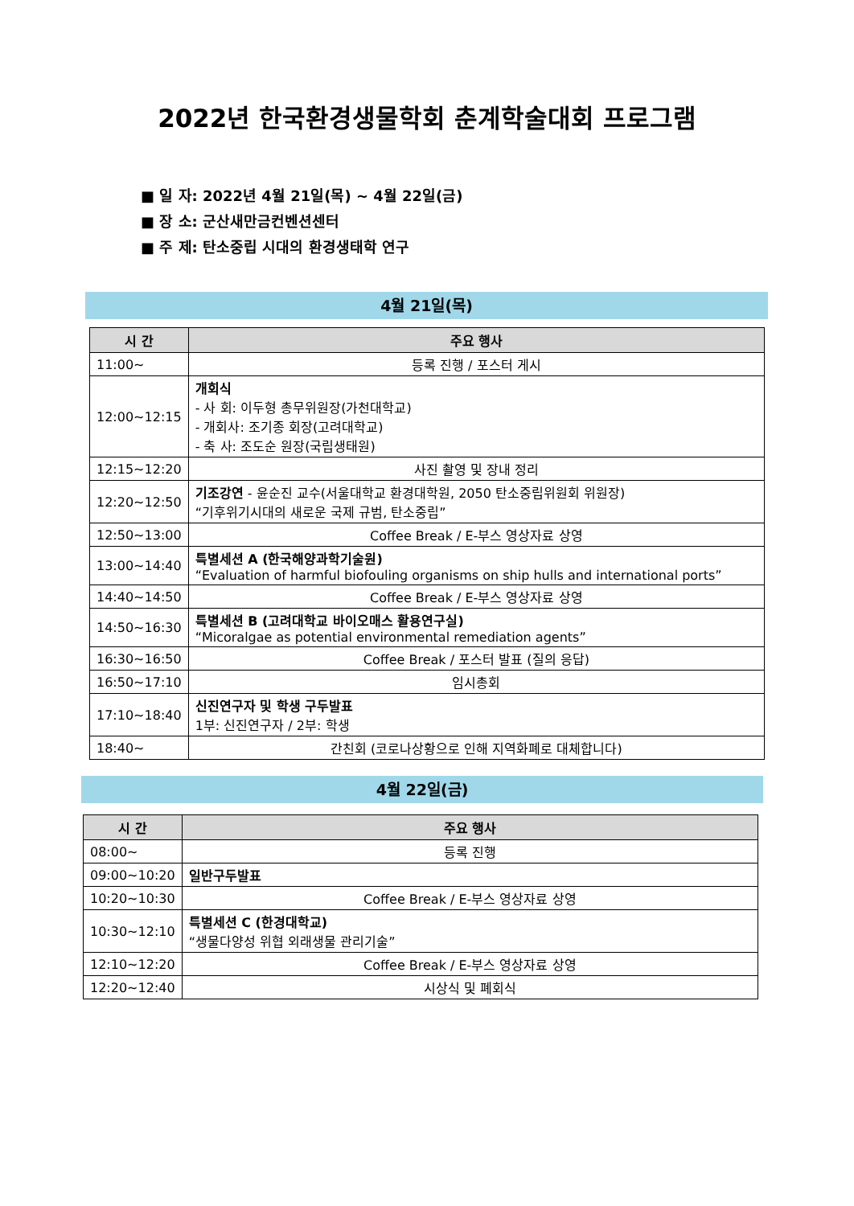2022년 한국환경생물학회 춘계학술대회 프로그램
■ 일 자: 2022년 4월 21일(목) ~ 4월 22일(금)
■ 장 소: 군산새만금컨벤션센터
■ 주 제: 탄소중립 시대의 환경생태학 연구
4월 21일(목)
| 시 간 | 주요 행사 |
| --- | --- |
| 11:00~ | 등록 진행 / 포스터 게시 |
| 12:00~12:15 | 개회식 - 사 회: 이두형 총무위원장(가천대학교) - 개회사: 조기종 회장(고려대학교) - 축 사: 조도순 원장(국립생태원) |
| 12:15~12:20 | 사진 촬영 및 장내 정리 |
| 12:20~12:50 | 기조강연 - 윤순진 교수(서울대학교 환경대학원, 2050 탄소중립위원회 위원장) “기후위기시대의 새로운 국제 규범, 탄소중립” |
| 12:50~13:00 | Coffee Break / E-부스 영상자료 상영 |
| 13:00~14:40 | 특별세션 A (한국해양과학기술원) “Evaluation of harmful biofouling organisms on ship hulls and international ports” |
| 14:40~14:50 | Coffee Break / E-부스 영상자료 상영 |
| 14:50~16:30 | 특별세션 B (고려대학교 바이오매스 활용연구실) “Micoralgae as potential environmental remediation agents” |
| 16:30~16:50 | Coffee Break / 포스터 발표 (질의 응답) |
| 16:50~17:10 | 임시총회 |
| 17:10~18:40 | 신진연구자 및 학생 구두발표 1부: 신진연구자 / 2부: 학생 |
| 18:40~ | 간친회 (코로나상황으로 인해 지역화폐로 대체합니다) |
4월 22일(금)
| 시 간 | 주요 행사 |
| --- | --- |
| 08:00~ | 등록 진행 |
| 09:00~10:20 | 일반구두발표 |
| 10:20~10:30 | Coffee Break / E-부스 영상자료 상영 |
| 10:30~12:10 | 특별세션 C (한경대학교) “생물다양성 위협 외래생물 관리기술” |
| 12:10~12:20 | Coffee Break / E-부스 영상자료 상영 |
| 12:20~12:40 | 시상식 및 폐회식 |